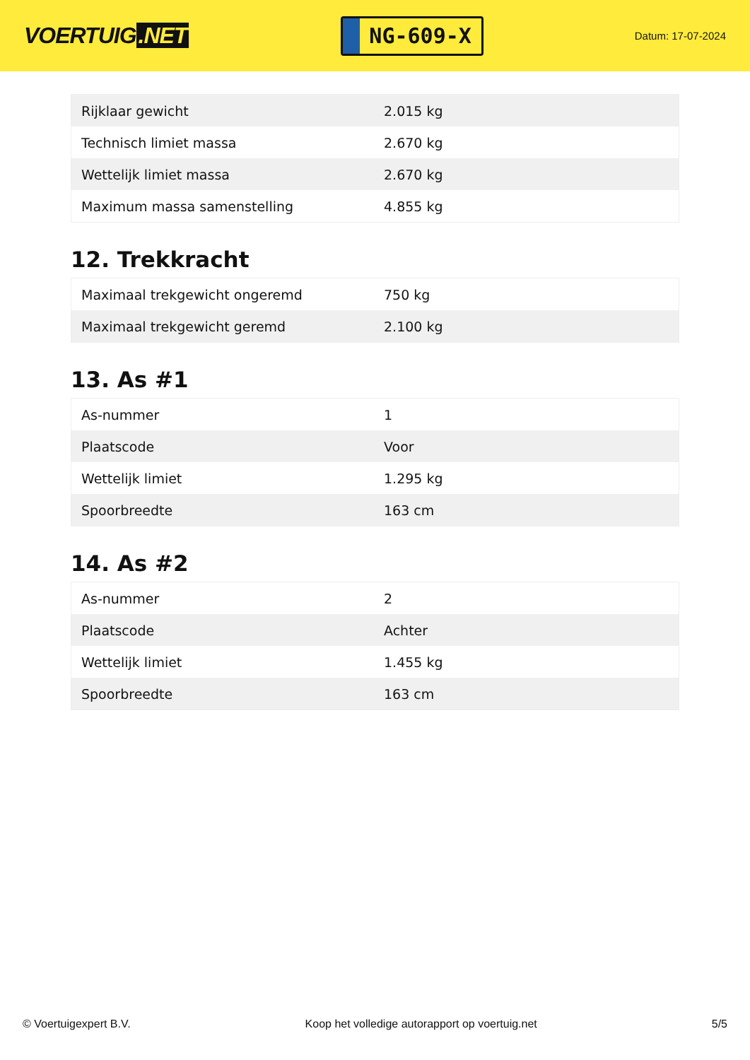VOERTUIG.NET
NG-609-X
Datum: 17-07-2024
| Rijklaar gewicht | 2.015 kg |
| Technisch limiet massa | 2.670 kg |
| Wettelijk limiet massa | 2.670 kg |
| Maximum massa samenstelling | 4.855 kg |
12. Trekkracht
| Maximaal trekgewicht ongeremd | 750 kg |
| Maximaal trekgewicht geremd | 2.100 kg |
13. As #1
| As-nummer | 1 |
| Plaatscode | Voor |
| Wettelijk limiet | 1.295 kg |
| Spoorbreedte | 163 cm |
14. As #2
| As-nummer | 2 |
| Plaatscode | Achter |
| Wettelijk limiet | 1.455 kg |
| Spoorbreedte | 163 cm |
© Voertuigexpert B.V. Koop het volledige autorapport op voertuig.net 5/5